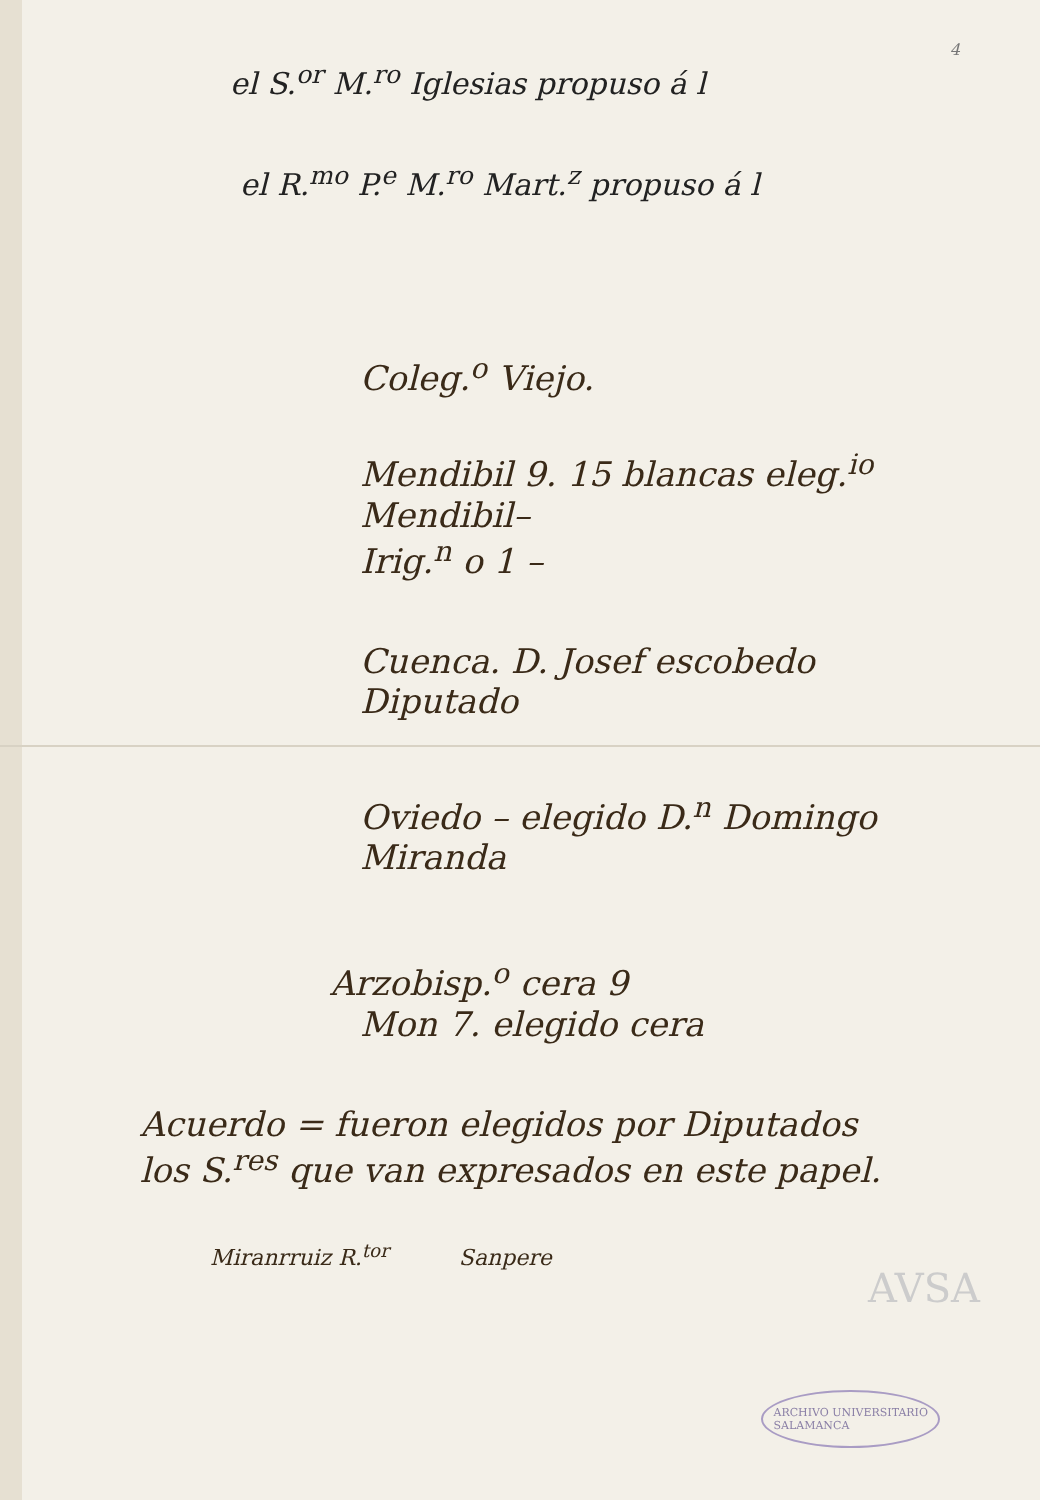4
el S.<sup>or</sup> M.<sup>ro</sup> Iglesias propuso á l
el R.<sup>mo</sup> P.<sup>e</sup> M.<sup>ro</sup> Mart.<sup>z</sup> propuso á l
Coleg.<sup>o</sup> Viejo.
Mendibil 9. 15 blancas eleg.<sup>io</sup> Mendibil–
Irig.<sup>n</sup> o 1 –
Cuenca. D. Josef escobedo
Diputado
Oviedo – elegido D.<sup>n</sup> Domingo
Miranda
Arzobisp.<sup>o</sup> cera 9
Mon 7. elegido cera
Acuerdo = fueron elegidos por Diputados
los S.<sup>res</sup> que van expresados en este papel.
Miranrruiz R.<sup>tor</sup> Sanpere
AVSA
ARCHIVO UNIVERSITARIO
SALAMANCA